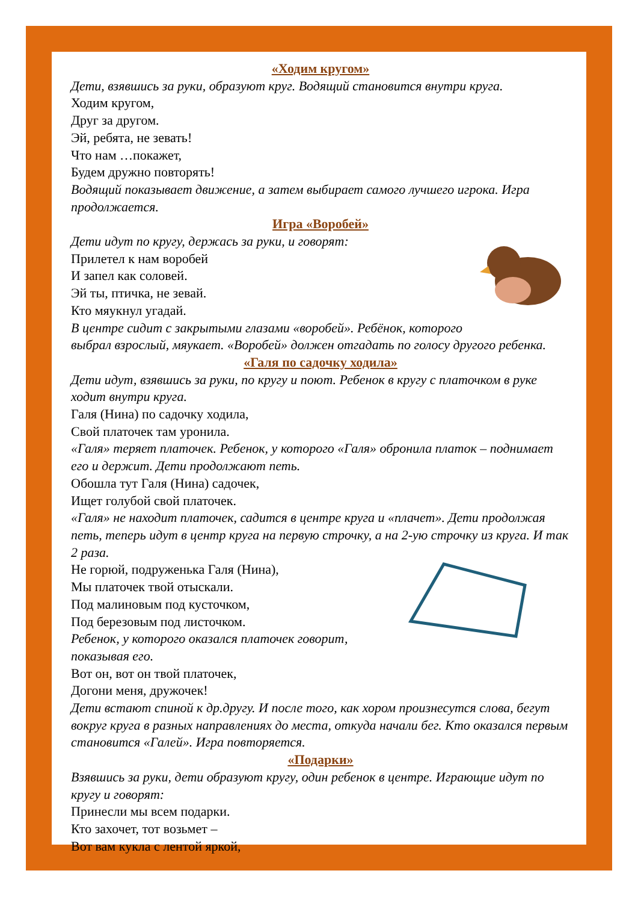«Ходим кругом»
Дети, взявшись за руки, образуют круг. Водящий становится внутри круга.
Ходим кругом,
Друг за другом.
Эй, ребята, не зевать!
Что нам …покажет,
Будем дружно повторять!
Водящий показывает движение, а затем выбирает самого лучшего игрока. Игра продолжается.
Игра «Воробей»
Дети идут по кругу, держась за руки, и говорят:
Прилетел к нам воробей
И запел как соловей.
Эй ты, птичка, не зевай.
Кто мяукнул угадай.
В центре сидит с закрытыми глазами «воробей». Ребёнок, которого выбрал взрослый, мяукает. «Воробей» должен отгадать по голосу другого ребенка.
«Галя по садочку ходила»
Дети идут, взявшись за руки, по кругу и поют. Ребенок в кругу с платочком в руке ходит внутри круга.
Галя (Нина) по садочку ходила,
Свой платочек там уронила.
«Галя» теряет платочек. Ребенок, у которого «Галя» обронила платок – поднимает его и держит. Дети продолжают петь.
Обошла тут Галя (Нина) садочек,
Ищет голубой свой платочек.
«Галя» не находит платочек, садится в центре круга и «плачет». Дети продолжая петь, теперь идут в центр круга на первую строчку, а на 2-ую строчку из круга. И так 2 раза.
Не горюй, подруженька Галя (Нина),
Мы платочек твой отыскали.
Под малиновым под кусточком,
Под березовым под листочком.
Ребенок, у которого оказался платочек говорит, показывая его.
Вот он, вот он твой платочек,
Догони меня, дружочек!
Дети встают спиной к др.другу. И после того, как хором произнесутся слова, бегут вокруг круга в разных направлениях до места, откуда начали бег. Кто оказался первым становится «Галей». Игра повторяется.
«Подарки»
Взявшись за руки, дети образуют кругу, один ребенок в центре. Играющие идут по кругу и говорят:
Принесли мы всем подарки.
Кто захочет, тот возьмет –
Вот вам кукла с лентой яркой,